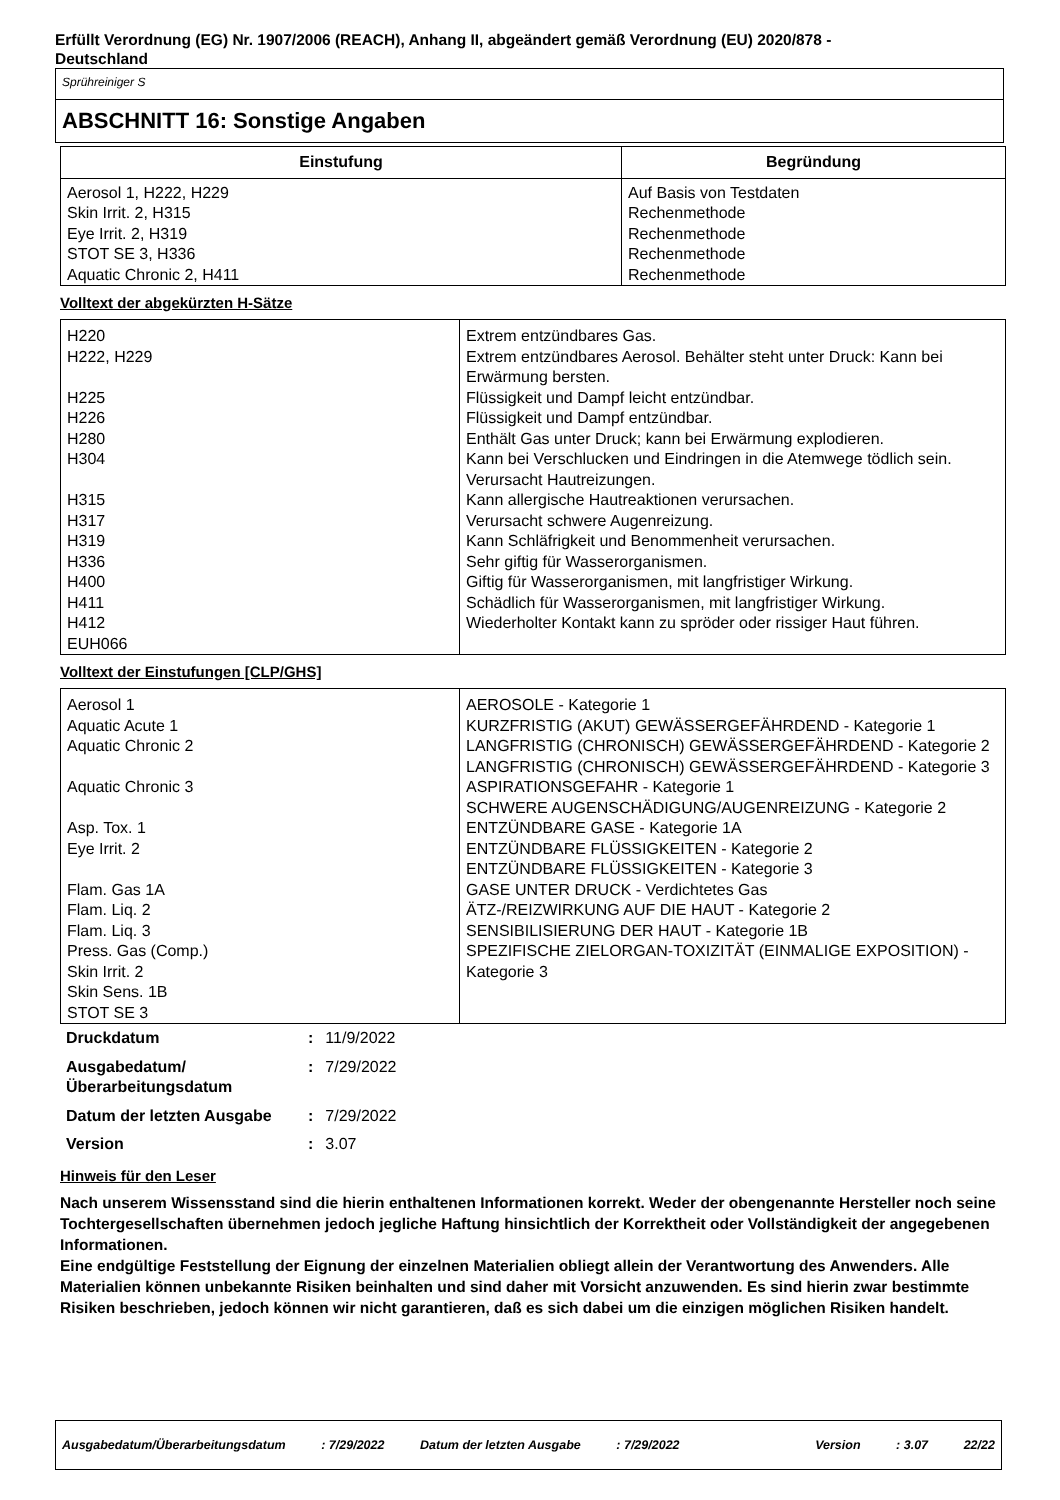Erfüllt Verordnung (EG) Nr. 1907/2006 (REACH), Anhang II, abgeändert gemäß Verordnung (EU) 2020/878 -
Deutschland
Sprühreiniger S
ABSCHNITT 16: Sonstige Angaben
| Einstufung | Begründung |
| --- | --- |
| Aerosol 1, H222, H229 Skin Irrit. 2, H315 Eye Irrit. 2, H319 STOT SE 3, H336 Aquatic Chronic 2, H411 | Auf Basis von Testdaten Rechenmethode Rechenmethode Rechenmethode Rechenmethode |
Volltext der abgekürzten H-Sätze
| H220 H222, H229 H225 H226 H280 H304 H315 H317 H319 H336 H400 H411 H412 EUH066 | Extrem entzündbares Gas. Extrem entzündbares Aerosol. Behälter steht unter Druck: Kann bei Erwärmung bersten. Flüssigkeit und Dampf leicht entzündbar. Flüssigkeit und Dampf entzündbar. Enthält Gas unter Druck; kann bei Erwärmung explodieren. Kann bei Verschlucken und Eindringen in die Atemwege tödlich sein. Verursacht Hautreizungen. Kann allergische Hautreaktionen verursachen. Verursacht schwere Augenreizung. Kann Schläfrigkeit und Benommenheit verursachen. Sehr giftig für Wasserorganismen. Giftig für Wasserorganismen, mit langfristiger Wirkung. Schädlich für Wasserorganismen, mit langfristiger Wirkung. Wiederholter Kontakt kann zu spröder oder rissiger Haut führen. |
Volltext der Einstufungen [CLP/GHS]
| Aerosol 1 Aquatic Acute 1 Aquatic Chronic 2 Aquatic Chronic 3 Asp. Tox. 1 Eye Irrit. 2 Flam. Gas 1A Flam. Liq. 2 Flam. Liq. 3 Press. Gas (Comp.) Skin Irrit. 2 Skin Sens. 1B STOT SE 3 | AEROSOLE - Kategorie 1 KURZFRISTIG (AKUT) GEWÄSSERGEFÄHRDEND - Kategorie 1 LANGFRISTIG (CHRONISCH) GEWÄSSERGEFÄHRDEND - Kategorie 2 LANGFRISTIG (CHRONISCH) GEWÄSSERGEFÄHRDEND - Kategorie 3 ASPIRATIONSGEFAHR - Kategorie 1 SCHWERE AUGENSCHÄDIGUNG/AUGENREIZUNG - Kategorie 2 ENTZÜNDBARE GASE - Kategorie 1A ENTZÜNDBARE FLÜSSIGKEITEN - Kategorie 2 ENTZÜNDBARE FLÜSSIGKEITEN - Kategorie 3 GASE UNTER DRUCK - Verdichtetes Gas ÄTZ-/REIZWIRKUNG AUF DIE HAUT - Kategorie 2 SENSIBILISIERUNG DER HAUT - Kategorie 1B SPEZIFISCHE ZIELORGAN-TOXIZITÄT (EINMALIGE EXPOSITION) - Kategorie 3 |
| Druckdatum | : | 11/9/2022 |
| Ausgabedatum/ Überarbeitungsdatum | : | 7/29/2022 |
| Datum der letzten Ausgabe | : | 7/29/2022 |
| Version | : | 3.07 |
Hinweis für den Leser
Nach unserem Wissensstand sind die hierin enthaltenen Informationen korrekt. Weder der obengenannte Hersteller noch seine Tochtergesellschaften übernehmen jedoch jegliche Haftung hinsichtlich der Korrektheit oder Vollständigkeit der angegebenen Informationen.
Eine endgültige Feststellung der Eignung der einzelnen Materialien obliegt allein der Verantwortung des Anwenders. Alle Materialien können unbekannte Risiken beinhalten und sind daher mit Vorsicht anzuwenden. Es sind hierin zwar bestimmte Risiken beschrieben, jedoch können wir nicht garantieren, daß es sich dabei um die einzigen möglichen Risiken handelt.
Ausgabedatum/Überarbeitungsdatum : 7/29/2022 Datum der letzten Ausgabe : 7/29/2022 Version : 3.07 22/22